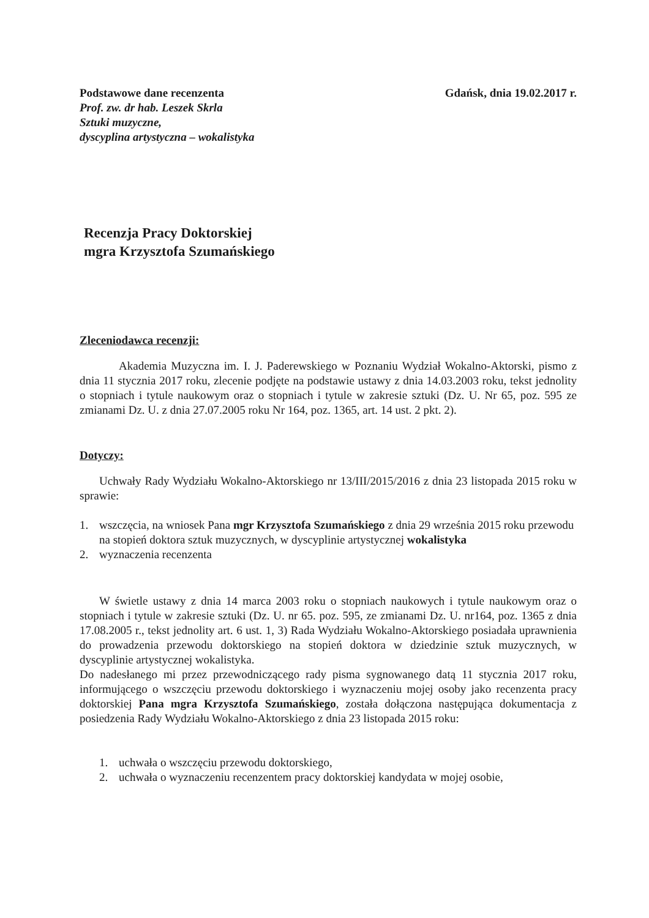Podstawowe dane recenzenta
Prof. zw. dr hab. Leszek Skrla
Sztuki muzyczne,
dyscyplina artystyczna – wokalistyka
Gdańsk, dnia 19.02.2017 r.
Recenzja Pracy Doktorskiej
mgra Krzysztofa Szumańskiego
Zleceniodawca recenzji:
Akademia Muzyczna im. I. J. Paderewskiego w Poznaniu Wydział Wokalno-Aktorski, pismo z dnia 11 stycznia 2017 roku, zlecenie podjęte na podstawie ustawy z dnia 14.03.2003 roku, tekst jednolity o stopniach i tytule naukowym oraz o stopniach i tytule w zakresie sztuki (Dz. U. Nr 65, poz. 595 ze zmianami Dz. U. z dnia 27.07.2005 roku Nr 164, poz. 1365, art. 14 ust. 2 pkt. 2).
Dotyczy:
Uchwały Rady Wydziału Wokalno-Aktorskiego nr 13/III/2015/2016 z dnia 23 listopada 2015 roku w sprawie:
1. wszczęcia, na wniosek Pana mgr Krzysztofa Szumańskiego z dnia 29 września 2015 roku przewodu na stopień doktora sztuk muzycznych, w dyscyplinie artystycznej wokalistyka
2. wyznaczenia recenzenta
W świetle ustawy z dnia 14 marca 2003 roku o stopniach naukowych i tytule naukowym oraz o stopniach i tytule w zakresie sztuki (Dz. U. nr 65. poz. 595, ze zmianami Dz. U. nr164, poz. 1365 z dnia 17.08.2005 r., tekst jednolity art. 6 ust. 1, 3) Rada Wydziału Wokalno-Aktorskiego posiadała uprawnienia do prowadzenia przewodu doktorskiego na stopień doktora w dziedzinie sztuk muzycznych, w dyscyplinie artystycznej wokalistyka.
Do nadesłanego mi przez przewodniczącego rady pisma sygnowanego datą 11 stycznia 2017 roku, informującego o wszczęciu przewodu doktorskiego i wyznaczeniu mojej osoby jako recenzenta pracy doktorskiej Pana mgra Krzysztofa Szumańskiego, została dołączona następująca dokumentacja z posiedzenia Rady Wydziału Wokalno-Aktorskiego z dnia 23 listopada 2015 roku:
1. uchwała o wszczęciu przewodu doktorskiego,
2. uchwała o wyznaczeniu recenzentem pracy doktorskiej kandydata w mojej osobie,